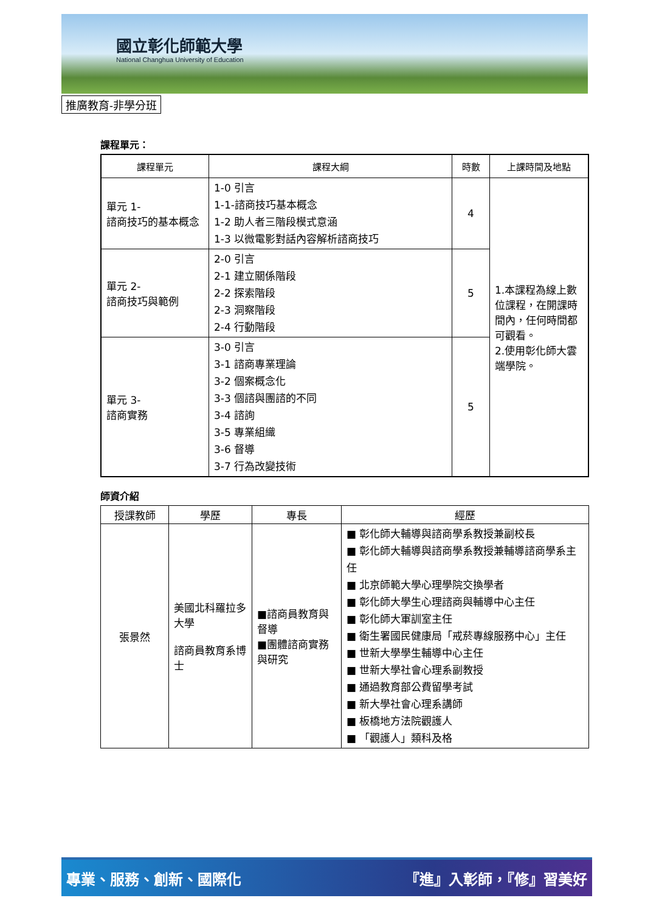國立彰化師範大學
National Changhua University of Education
推廣教育-非學分班
課程單元：
| 課程單元 | 課程大綱 | 時數 | 上課時間及地點 |
| --- | --- | --- | --- |
| 單元 1- 諮商技巧的基本概念 | 1-0 引言 1-1-諮商技巧基本概念 1-2 助人者三階段模式意涵 1-3 以微電影對話內容解析諮商技巧 | 4 | 1.本課程為線上數位課程，在開課時間內，任何時間都可觀看。 2.使用彰化師大雲端學院。 |
| 單元 2- 諮商技巧與範例 | 2-0 引言 2-1 建立關係階段 2-2 探索階段 2-3 洞察階段 2-4 行動階段 | 5 | |
| 單元 3- 諮商實務 | 3-0 引言 3-1 諮商專業理論 3-2 個案概念化 3-3 個諮與團諮的不同 3-4 諮詢 3-5 專業組織 3-6 督導 3-7 行為改變技術 | 5 | |
師資介紹
| 授課教師 | 學歷 | 專長 | 經歷 |
| --- | --- | --- | --- |
| 張景然 | 美國北科羅拉多大學 諮商員教育系博士 | ■諮商員教育與督導 ■團體諮商實務與研究 | ■ 彰化師大輔導與諮商學系教授兼副校長 ■ 彰化師大輔導與諮商學系教授兼輔導諮商學系主任 ■ 北京師範大學心理學院交換學者 ■ 彰化師大學生心理諮商與輔導中心主任 ■ 彰化師大軍訓室主任 ■ 衛生署國民健康局「戒菸專線服務中心」主任 ■ 世新大學學生輔導中心主任 ■ 世新大學社會心理系副教授 ■ 通過教育部公費留學考試 ■ 新大學社會心理系講師 ■ 板橋地方法院觀護人 ■ 「觀護人」類科及格 |
專業、服務、創新、國際化 『進』入彰師，『修』習美好